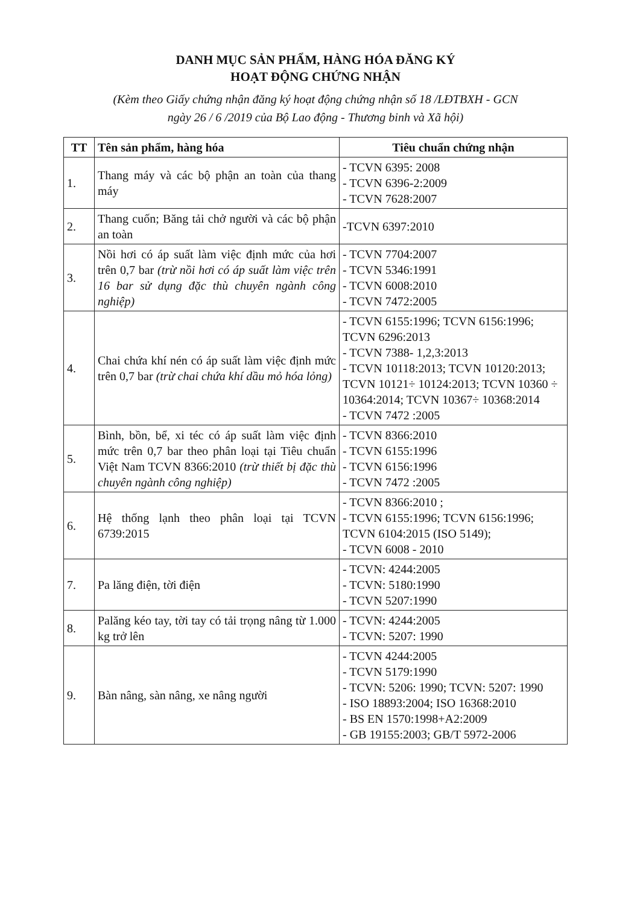DANH MỤC SẢN PHẨM, HÀNG HÓA ĐĂNG KÝ
HOẠT ĐỘNG CHỨNG NHẬN
(Kèm theo Giấy chứng nhận đăng ký hoạt động chứng nhận số 18 /LĐTBXH - GCN
ngày 26 / 6 /2019 của Bộ Lao động - Thương binh và Xã hội)
| TT | Tên sản phẩm, hàng hóa | Tiêu chuẩn chứng nhận |
| --- | --- | --- |
| 1. | Thang máy và các bộ phận an toàn của thang máy | - TCVN 6395: 2008 - TCVN 6396-2:2009 - TCVN 7628:2007 |
| 2. | Thang cuốn; Băng tải chở người và các bộ phận an toàn | -TCVN 6397:2010 |
| 3. | Nồi hơi có áp suất làm việc định mức của hơi trên 0,7 bar (trừ nồi hơi có áp suất làm việc trên 16 bar sử dụng đặc thù chuyên ngành công nghiệp) | - TCVN 7704:2007 - TCVN 5346:1991 - TCVN 6008:2010 - TCVN 7472:2005 |
| 4. | Chai chứa khí nén có áp suất làm việc định mức trên 0,7 bar (trừ chai chứa khí dầu mỏ hóa lỏng) | - TCVN 6155:1996; TCVN 6156:1996; TCVN 6296:2013 - TCVN 7388- 1,2,3:2013 - TCVN 10118:2013; TCVN 10120:2013; TCVN 10121÷ 10124:2013; TCVN 10360 ÷ 10364:2014; TCVN 10367÷ 10368:2014 - TCVN 7472 :2005 |
| 5. | Bình, bồn, bể, xi téc có áp suất làm việc định mức trên 0,7 bar theo phân loại tại Tiêu chuẩn Việt Nam TCVN 8366:2010 (trừ thiết bị đặc thù chuyên ngành công nghiệp) | - TCVN 8366:2010 - TCVN 6155:1996 - TCVN 6156:1996 - TCVN 7472 :2005 |
| 6. | Hệ thống lạnh theo phân loại tại TCVN 6739:2015 | - TCVN 8366:2010 ; - TCVN 6155:1996; TCVN 6156:1996; TCVN 6104:2015 (ISO 5149); - TCVN 6008 - 2010 |
| 7. | Pa lăng điện, tời điện | - TCVN: 4244:2005 - TCVN: 5180:1990 - TCVN 5207:1990 |
| 8. | Palăng kéo tay, tời tay có tải trọng nâng từ 1.000 kg trở lên | - TCVN: 4244:2005 - TCVN: 5207: 1990 |
| 9. | Bàn nâng, sàn nâng, xe nâng người | - TCVN 4244:2005 - TCVN 5179:1990 - TCVN: 5206: 1990; TCVN: 5207: 1990 - ISO 18893:2004; ISO 16368:2010 - BS EN 1570:1998+A2:2009 - GB 19155:2003; GB/T 5972-2006 |